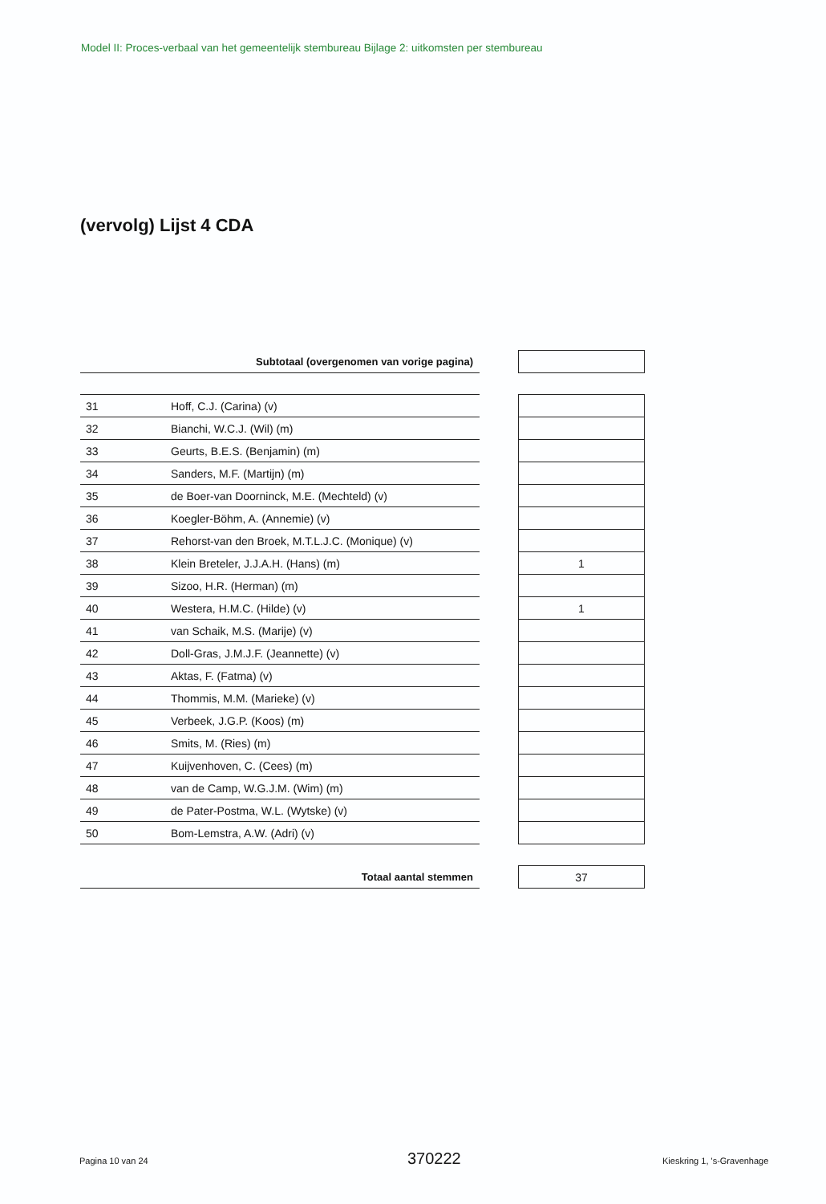Model II: Proces-verbaal van het gemeentelijk stembureau Bijlage 2: uitkomsten per stembureau
(vervolg) Lijst 4 CDA
| Subtotaal (overgenomen van vorige pagina) | | | |
| 31 | Hoff, C.J. (Carina) (v) | | |
| 32 | Bianchi, W.C.J. (Wil) (m) | | |
| 33 | Geurts, B.E.S. (Benjamin) (m) | | |
| 34 | Sanders, M.F. (Martijn) (m) | | |
| 35 | de Boer-van Doorninck, M.E. (Mechteld) (v) | | |
| 36 | Koegler-Böhm, A. (Annemie) (v) | | |
| 37 | Rehorst-van den Broek, M.T.L.J.C. (Monique) (v) | | |
| 38 | Klein Breteler, J.J.A.H. (Hans) (m) | | 1 |
| 39 | Sizoo, H.R. (Herman) (m) | | |
| 40 | Westera, H.M.C. (Hilde) (v) | | 1 |
| 41 | van Schaik, M.S. (Marije) (v) | | |
| 42 | Doll-Gras, J.M.J.F. (Jeannette) (v) | | |
| 43 | Aktas, F. (Fatma) (v) | | |
| 44 | Thommis, M.M. (Marieke) (v) | | |
| 45 | Verbeek, J.G.P. (Koos) (m) | | |
| 46 | Smits, M. (Ries) (m) | | |
| 47 | Kuijvenhoven, C. (Cees) (m) | | |
| 48 | van de Camp, W.G.J.M. (Wim) (m) | | |
| 49 | de Pater-Postma, W.L. (Wytske) (v) | | |
| 50 | Bom-Lemstra, A.W. (Adri) (v) | | |
| Totaal aantal stemmen | | | 37 |
Pagina 10 van 24 370222 Kieskring 1, 's-Gravenhage